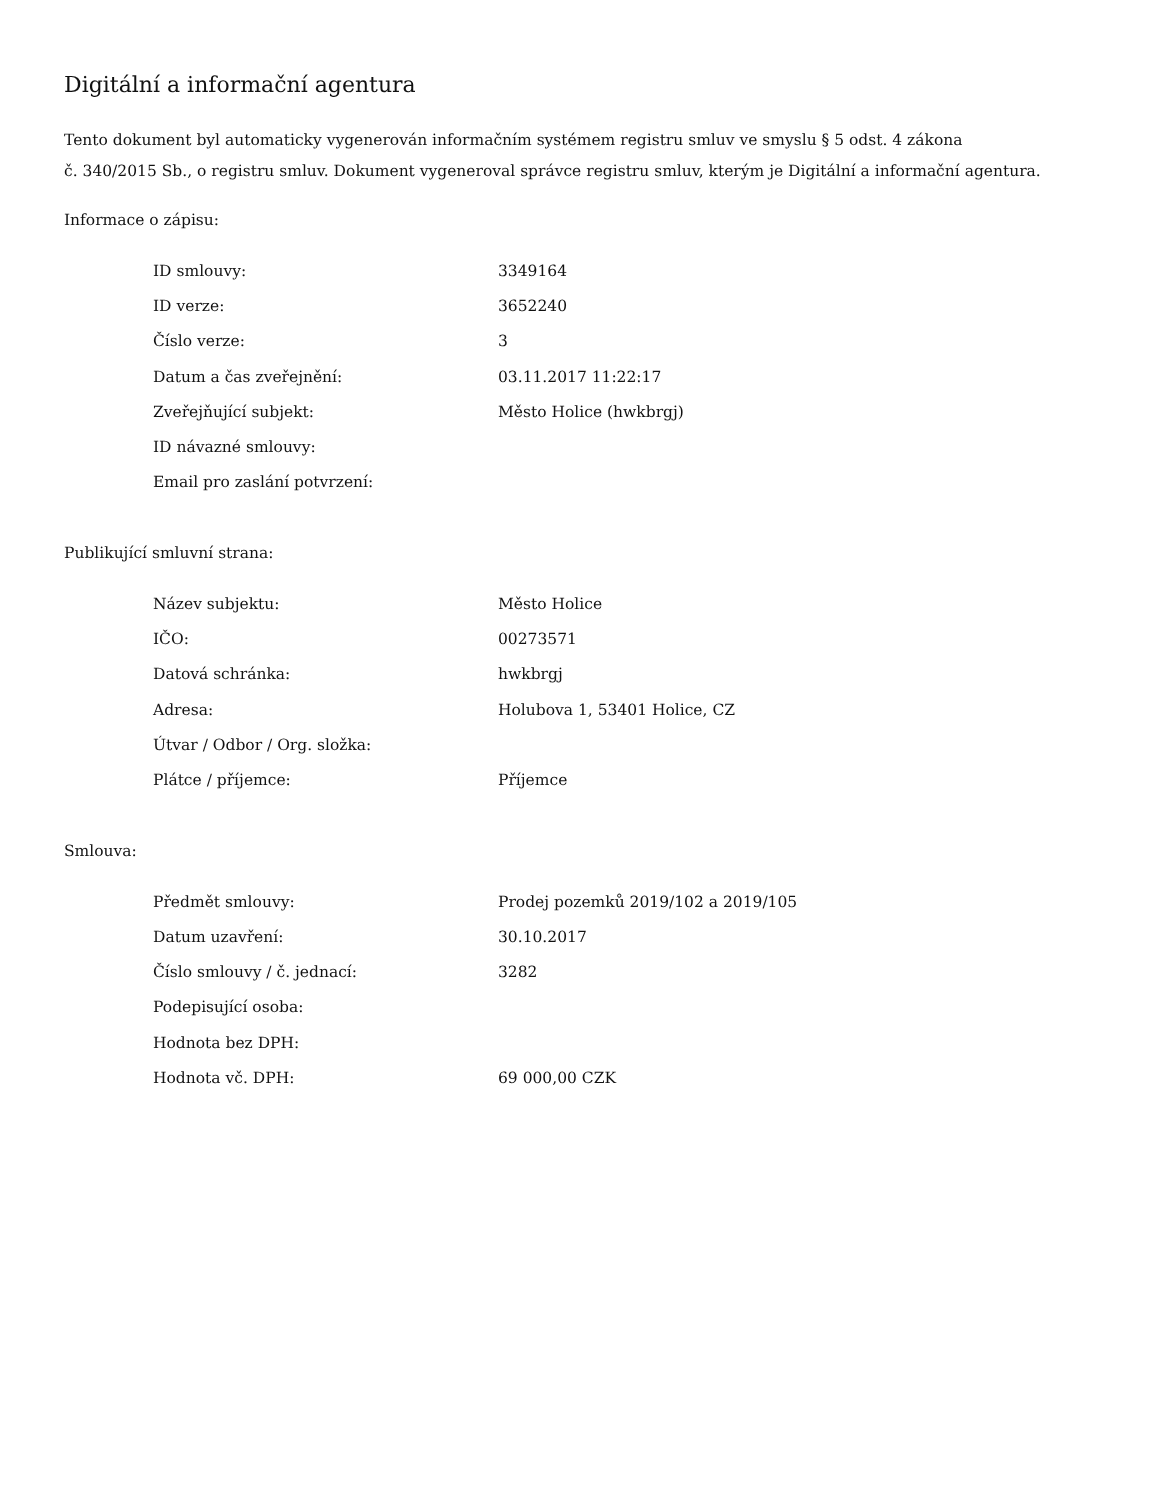Digitální a informační agentura
Tento dokument byl automaticky vygenerován informačním systémem registru smluv ve smyslu § 5 odst. 4 zákona
č. 340/2015 Sb., o registru smluv. Dokument vygeneroval správce registru smluv, kterým je Digitální a informační agentura.
Informace o zápisu:
| ID smlouvy: | 3349164 |
| ID verze: | 3652240 |
| Číslo verze: | 3 |
| Datum a čas zveřejnění: | 03.11.2017 11:22:17 |
| Zveřejňující subjekt: | Město Holice (hwkbrgj) |
| ID návazné smlouvy: | |
| Email pro zaslání potvrzení: | |
Publikující smluvní strana:
| Název subjektu: | Město Holice |
| IČO: | 00273571 |
| Datová schránka: | hwkbrgj |
| Adresa: | Holubova 1, 53401 Holice, CZ |
| Útvar / Odbor / Org. složka: | |
| Plátce / příjemce: | Příjemce |
Smlouva:
| Předmět smlouvy: | Prodej pozemků 2019/102 a 2019/105 |
| Datum uzavření: | 30.10.2017 |
| Číslo smlouvy / č. jednací: | 3282 |
| Podepisující osoba: | |
| Hodnota bez DPH: | |
| Hodnota vč. DPH: | 69 000,00 CZK |